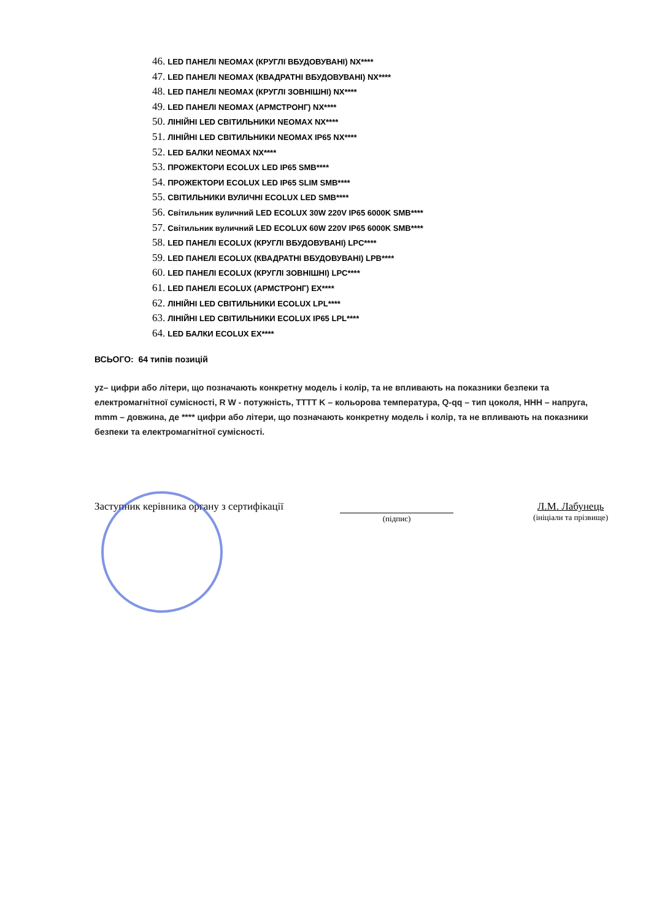46. LED ПАНЕЛІ NEOMAX (КРУГЛІ ВБУДОВУВАНІ) NX****
47. LED ПАНЕЛІ NEOMAX (КВАДРАТНІ ВБУДОВУВАНІ) NX****
48. LED ПАНЕЛІ NEOMAX (КРУГЛІ ЗОВНІШНІ) NX****
49. LED ПАНЕЛІ NEOMAX (АРМСТРОНГ) NX****
50. ЛІНІЙНІ LED СВІТИЛЬНИКИ NEOMAX NX****
51. ЛІНІЙНІ LED СВІТИЛЬНИКИ NEOMAX IP65 NX****
52. LED БАЛКИ NEOMAX NX****
53. ПРОЖЕКТОРИ ECOLUX LED IP65 SMB****
54. ПРОЖЕКТОРИ ECOLUX LED IP65 SLIM SMB****
55. СВІТИЛЬНИКИ ВУЛИЧНІ ECOLUX LED SMB****
56. Світильник вуличний LED ECOLUX 30W 220V IP65 6000K SMB****
57. Світильник вуличний LED ECOLUX 60W 220V IP65 6000K SMB****
58. LED ПАНЕЛІ ECOLUX (КРУГЛІ ВБУДОВУВАНІ) LPC****
59. LED ПАНЕЛІ ECOLUX (КВАДРАТНІ ВБУДОВУВАНІ) LPB****
60. LED ПАНЕЛІ ECOLUX (КРУГЛІ ЗОВНІШНІ) LPC****
61. LED ПАНЕЛІ ECOLUX (АРМСТРОНГ) EX****
62. ЛІНІЙНІ LED СВІТИЛЬНИКИ ECOLUX LPL****
63. ЛІНІЙНІ LED СВІТИЛЬНИКИ ECOLUX IP65 LPL****
64. LED БАЛКИ ECOLUX EX****
ВСЬОГО: 64 типів позицій
yz– цифри або літери, що позначають конкретну модель і колір, та не впливають на показники безпеки та електромагнітної сумісності, R W - потужність, TTTT K – кольорова температура, Q-qq – тип цоколя, HHH – напруга, mmm – довжина, де **** цифри або літери, що позначають конкретну модель і колір, та не впливають на показники безпеки та електромагнітної сумісності.
Заступник керівника органу з сертифікації
(підпис)
Л.М. Лабунець
(ініціали та прізвище)